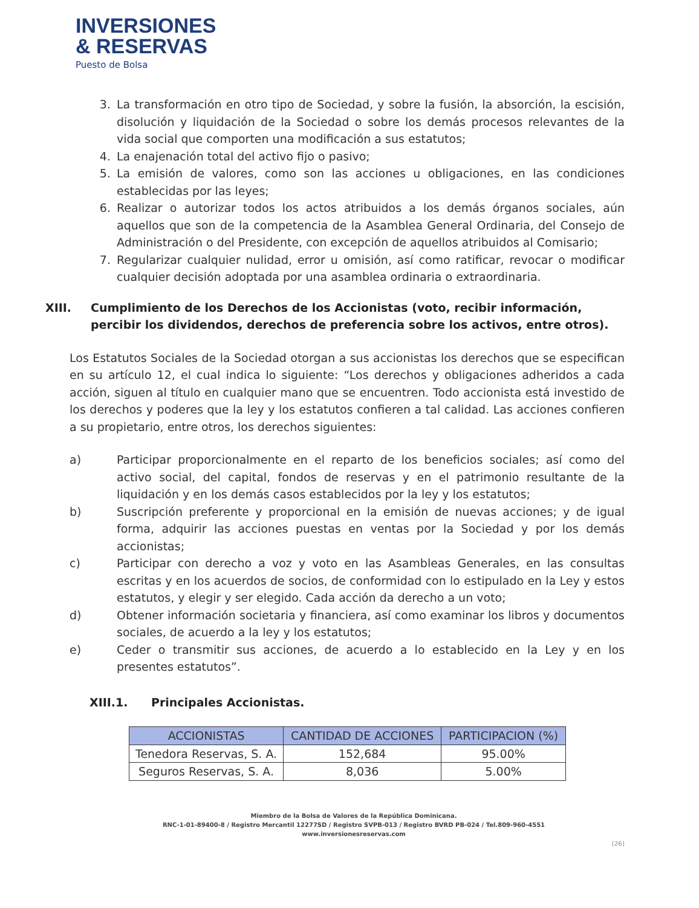INVERSIONES
& RESERVAS
Puesto de Bolsa
3. La transformación en otro tipo de Sociedad, y sobre la fusión, la absorción, la escisión, disolución y liquidación de la Sociedad o sobre los demás procesos relevantes de la vida social que comporten una modificación a sus estatutos;
4. La enajenación total del activo fijo o pasivo;
5. La emisión de valores, como son las acciones u obligaciones, en las condiciones establecidas por las leyes;
6. Realizar o autorizar todos los actos atribuidos a los demás órganos sociales, aún aquellos que son de la competencia de la Asamblea General Ordinaria, del Consejo de Administración o del Presidente, con excepción de aquellos atribuidos al Comisario;
7. Regularizar cualquier nulidad, error u omisión, así como ratificar, revocar o modificar cualquier decisión adoptada por una asamblea ordinaria o extraordinaria.
XIII. Cumplimiento de los Derechos de los Accionistas (voto, recibir información, percibir los dividendos, derechos de preferencia sobre los activos, entre otros).
Los Estatutos Sociales de la Sociedad otorgan a sus accionistas los derechos que se especifican en su artículo 12, el cual indica lo siguiente: “Los derechos y obligaciones adheridos a cada acción, siguen al título en cualquier mano que se encuentren. Todo accionista está investido de los derechos y poderes que la ley y los estatutos confieren a tal calidad. Las acciones confieren a su propietario, entre otros, los derechos siguientes:
a) Participar proporcionalmente en el reparto de los beneficios sociales; así como del activo social, del capital, fondos de reservas y en el patrimonio resultante de la liquidación y en los demás casos establecidos por la ley y los estatutos;
b) Suscripción preferente y proporcional en la emisión de nuevas acciones; y de igual forma, adquirir las acciones puestas en ventas por la Sociedad y por los demás accionistas;
c) Participar con derecho a voz y voto en las Asambleas Generales, en las consultas escritas y en los acuerdos de socios, de conformidad con lo estipulado en la Ley y estos estatutos, y elegir y ser elegido. Cada acción da derecho a un voto;
d) Obtener información societaria y financiera, así como examinar los libros y documentos sociales, de acuerdo a la ley y los estatutos;
e) Ceder o transmitir sus acciones, de acuerdo a lo establecido en la Ley y en los presentes estatutos”.
XIII.1. Principales Accionistas.
| ACCIONISTAS | CANTIDAD DE ACCIONES | PARTICIPACION (%) |
| --- | --- | --- |
| Tenedora Reservas, S. A. | 152,684 | 95.00% |
| Seguros Reservas, S. A. | 8,036 | 5.00% |
Miembro de la Bolsa de Valores de la República Dominicana.
RNC-1-01-89400-8 / Registro Mercantil 12277SD / Registro SVPB-013 / Registro BVRD PB-024 / Tel.809-960-4551
www.inversionesreservas.com
[26]